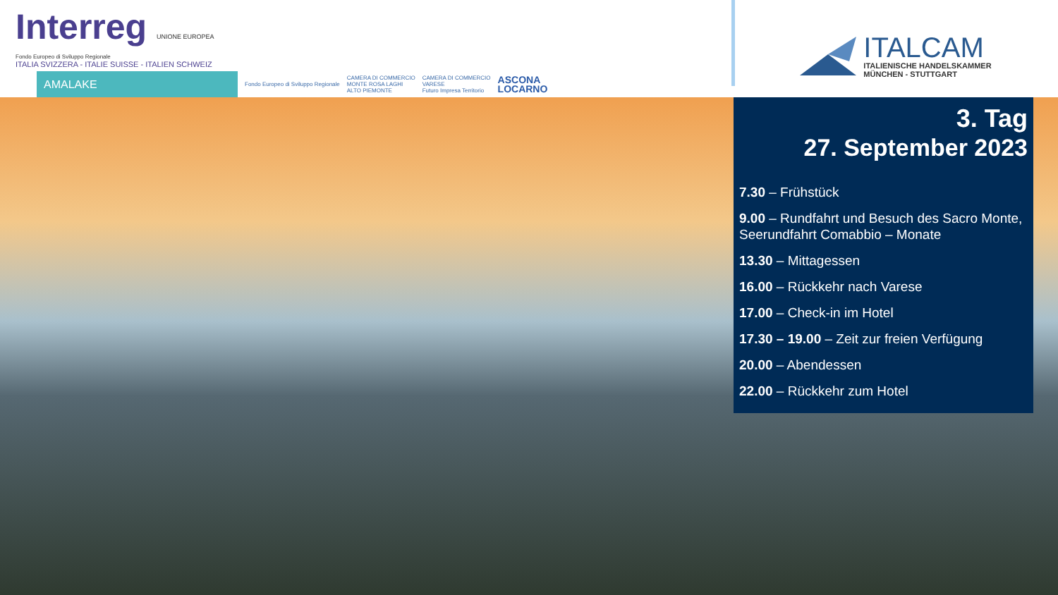Interreg UNIONE EUROPEA
Fondo Europeo di Sviluppo Regionale
ITALIA SVIZZERA - ITALIE SUISSE - ITALIEN SCHWEIZ
AMALAKE
Fondo Europeo di Sviluppo Regionale
CAMERA DI COMMERCIO
MONTE ROSA LAGHI
ALTO PIEMONTE
CAMERA DI COMMERCIO
VARESE
Futuro Impresa Territorio
ASCONA
LOCARNO
ITALCAM
ITALIENISCHE HANDELSKAMMER
MÜNCHEN - STUTTGART
3. Tag
27. September 2023
7.30 – Frühstück
9.00 – Rundfahrt und Besuch des Sacro Monte, Seerundfahrt Comabbio – Monate
13.30 – Mittagessen
16.00 – Rückkehr nach Varese
17.00 – Check-in im Hotel
17.30 – 19.00 – Zeit zur freien Verfügung
20.00 – Abendessen
22.00 – Rückkehr zum Hotel